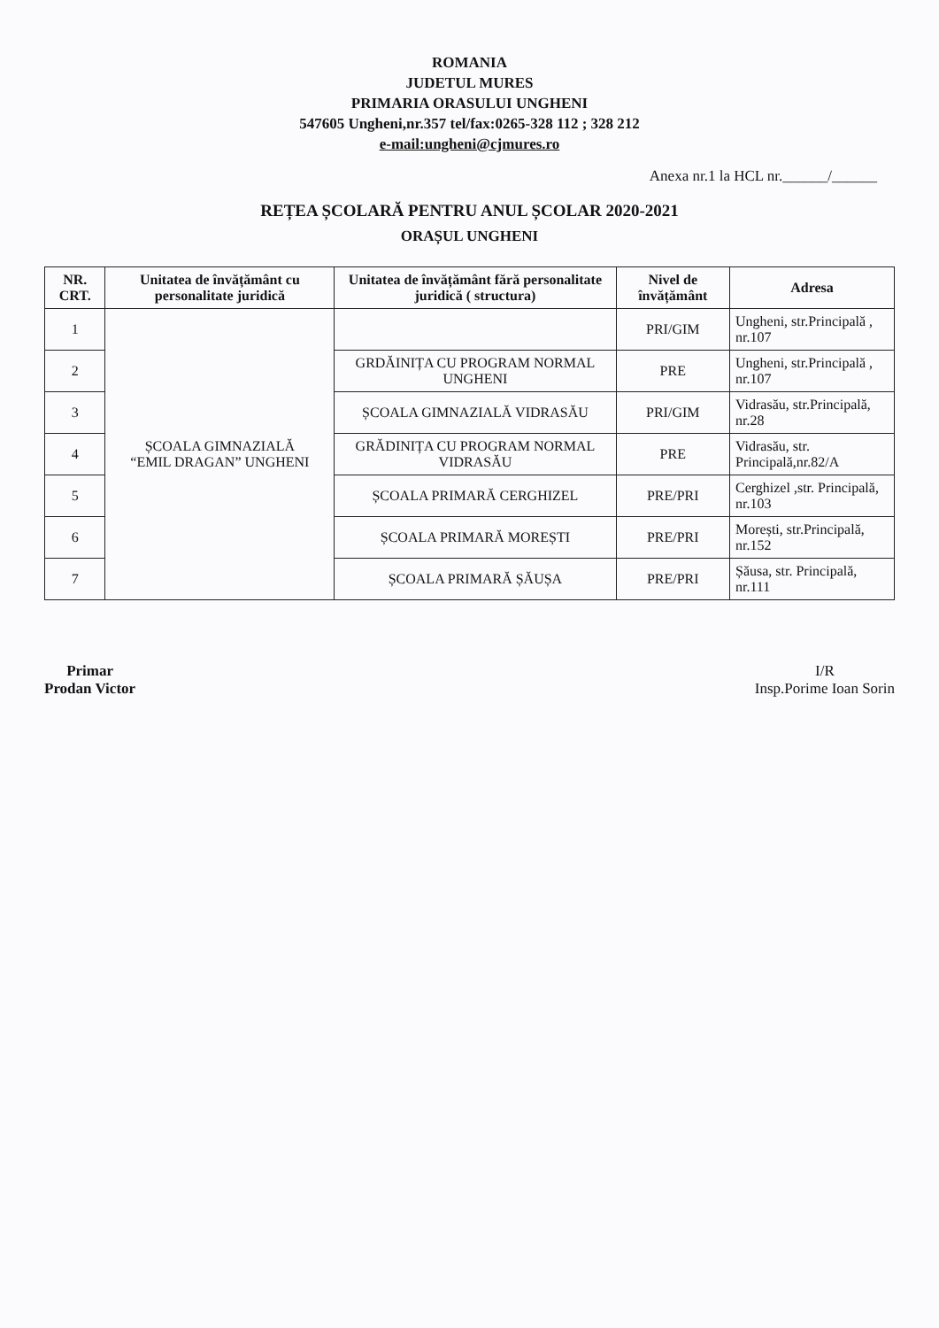ROMANIA
JUDETUL MURES
PRIMARIA ORASULUI UNGHENI
547605 Ungheni,nr.357 tel/fax:0265-328 112 ; 328 212
e-mail:ungheni@cjmures.ro
Anexa nr.1 la HCL nr.______/______
REȚEA ȘCOLARĂ PENTRU ANUL ȘCOLAR 2020-2021
ORAȘUL UNGHENI
| NR. CRT. | Unitatea de învățământ cu personalitate juridică | Unitatea de învățământ fără personalitate juridică ( structura) | Nivel de învățământ | Adresa |
| --- | --- | --- | --- | --- |
| 1 | ȘCOALA GIMNAZIALĂ “EMIL DRAGAN” UNGHENI | | PRI/GIM | Ungheni, str.Principală , nr.107 |
| 2 | | GRDĂINIȚA CU PROGRAM NORMAL UNGHENI | PRE | Ungheni, str.Principală , nr.107 |
| 3 | | ȘCOALA GIMNAZIALĂ VIDRASĂU | PRI/GIM | Vidrasău, str.Principală, nr.28 |
| 4 | | GRĂDINIȚA CU PROGRAM NORMAL VIDRASĂU | PRE | Vidrasău, str. Principală,nr.82/A |
| 5 | | ȘCOALA PRIMARĂ CERGHIZEL | PRE/PRI | Cerghizel ,str. Principală, nr.103 |
| 6 | | ȘCOALA PRIMARĂ MOREȘTI | PRE/PRI | Morești, str.Principală, nr.152 |
| 7 | | ȘCOALA PRIMARĂ ȘĂUȘA | PRE/PRI | Șăusa, str. Principală, nr.111 |
Primar
Prodan Victor
I/R
Insp.Porime Ioan Sorin